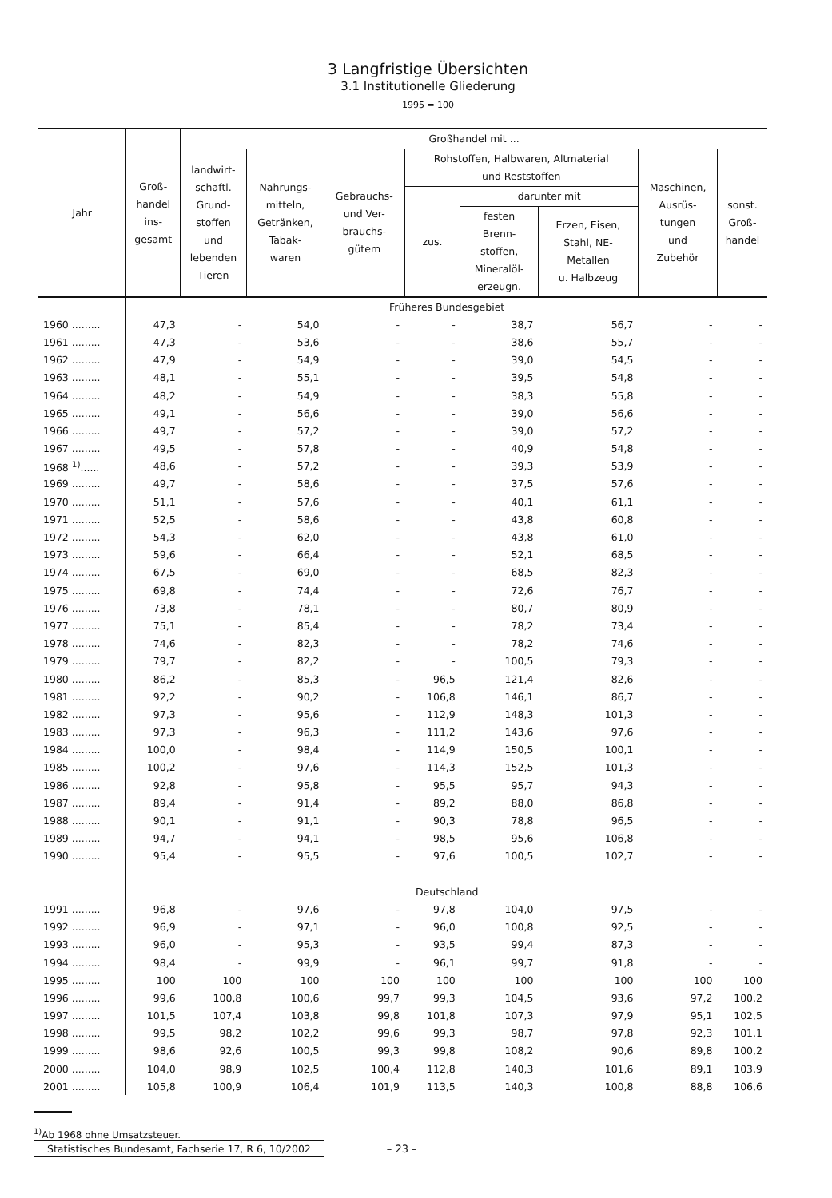3 Langfristige Übersichten
3.1 Institutionelle Gliederung
1995 = 100
| Jahr | Groß- handel ins- gesamt | Großhandel mit ... | | | | | | | |
| --- | --- | --- | --- | --- | --- | --- | --- | --- | --- |
| | | landwirt- schaftl. Grund- stoffen und lebenden Tieren | Nahrungs- mitteln, Getränken, Tabak- waren | Gebrauchs- und Ver- brauchs- gütem | Rohstoffen, Halbwaren, Altmaterial und Reststoffen | | | Maschinen, Ausrüs- tungen und Zubehör | sonst. Groß- handel |
| | | | | | zus. | darunter mit | | | |
| | | | | | | festen Brenn- stoffen, Mineralöl- erzeugn. | Erzen, Eisen, Stahl, NE- Metallen u. Halbzeug | | |
| | Früheres Bundesgebiet | | | | | | | | |
| 1960 ......... | 47,3 | - | 54,0 | - | - | 38,7 | 56,7 | - | - |
| 1961 ......... | 47,3 | - | 53,6 | - | - | 38,6 | 55,7 | - | - |
| 1962 ......... | 47,9 | - | 54,9 | - | - | 39,0 | 54,5 | - | - |
| 1963 ......... | 48,1 | - | 55,1 | - | - | 39,5 | 54,8 | - | - |
| 1964 ......... | 48,2 | - | 54,9 | - | - | 38,3 | 55,8 | - | - |
| 1965 ......... | 49,1 | - | 56,6 | - | - | 39,0 | 56,6 | - | - |
| 1966 ......... | 49,7 | - | 57,2 | - | - | 39,0 | 57,2 | - | - |
| 1967 ......... | 49,5 | - | 57,8 | - | - | 40,9 | 54,8 | - | - |
| 1968 <sup>1)</sup>...... | 48,6 | - | 57,2 | - | - | 39,3 | 53,9 | - | - |
| 1969 ......... | 49,7 | - | 58,6 | - | - | 37,5 | 57,6 | - | - |
| 1970 ......... | 51,1 | - | 57,6 | - | - | 40,1 | 61,1 | - | - |
| 1971 ......... | 52,5 | - | 58,6 | - | - | 43,8 | 60,8 | - | - |
| 1972 ......... | 54,3 | - | 62,0 | - | - | 43,8 | 61,0 | - | - |
| 1973 ......... | 59,6 | - | 66,4 | - | - | 52,1 | 68,5 | - | - |
| 1974 ......... | 67,5 | - | 69,0 | - | - | 68,5 | 82,3 | - | - |
| 1975 ......... | 69,8 | - | 74,4 | - | - | 72,6 | 76,7 | - | - |
| 1976 ......... | 73,8 | - | 78,1 | - | - | 80,7 | 80,9 | - | - |
| 1977 ......... | 75,1 | - | 85,4 | - | - | 78,2 | 73,4 | - | - |
| 1978 ......... | 74,6 | - | 82,3 | - | - | 78,2 | 74,6 | - | - |
| 1979 ......... | 79,7 | - | 82,2 | - | - | 100,5 | 79,3 | - | - |
| 1980 ......... | 86,2 | - | 85,3 | - | 96,5 | 121,4 | 82,6 | - | - |
| 1981 ......... | 92,2 | - | 90,2 | - | 106,8 | 146,1 | 86,7 | - | - |
| 1982 ......... | 97,3 | - | 95,6 | - | 112,9 | 148,3 | 101,3 | - | - |
| 1983 ......... | 97,3 | - | 96,3 | - | 111,2 | 143,6 | 97,6 | - | - |
| 1984 ......... | 100,0 | - | 98,4 | - | 114,9 | 150,5 | 100,1 | - | - |
| 1985 ......... | 100,2 | - | 97,6 | - | 114,3 | 152,5 | 101,3 | - | - |
| 1986 ......... | 92,8 | - | 95,8 | - | 95,5 | 95,7 | 94,3 | - | - |
| 1987 ......... | 89,4 | - | 91,4 | - | 89,2 | 88,0 | 86,8 | - | - |
| 1988 ......... | 90,1 | - | 91,1 | - | 90,3 | 78,8 | 96,5 | - | - |
| 1989 ......... | 94,7 | - | 94,1 | - | 98,5 | 95,6 | 106,8 | - | - |
| 1990 ......... | 95,4 | - | 95,5 | - | 97,6 | 100,5 | 102,7 | - | - |
| | Deutschland | | | | | | | | |
| 1991 ......... | 96,8 | - | 97,6 | - | 97,8 | 104,0 | 97,5 | - | - |
| 1992 ......... | 96,9 | - | 97,1 | - | 96,0 | 100,8 | 92,5 | - | - |
| 1993 ......... | 96,0 | - | 95,3 | - | 93,5 | 99,4 | 87,3 | - | - |
| 1994 ......... | 98,4 | - | 99,9 | - | 96,1 | 99,7 | 91,8 | - | - |
| 1995 ......... | 100 | 100 | 100 | 100 | 100 | 100 | 100 | 100 | 100 |
| 1996 ......... | 99,6 | 100,8 | 100,6 | 99,7 | 99,3 | 104,5 | 93,6 | 97,2 | 100,2 |
| 1997 ......... | 101,5 | 107,4 | 103,8 | 99,8 | 101,8 | 107,3 | 97,9 | 95,1 | 102,5 |
| 1998 ......... | 99,5 | 98,2 | 102,2 | 99,6 | 99,3 | 98,7 | 97,8 | 92,3 | 101,1 |
| 1999 ......... | 98,6 | 92,6 | 100,5 | 99,3 | 99,8 | 108,2 | 90,6 | 89,8 | 100,2 |
| 2000 ......... | 104,0 | 98,9 | 102,5 | 100,4 | 112,8 | 140,3 | 101,6 | 89,1 | 103,9 |
| 2001 ......... | 105,8 | 100,9 | 106,4 | 101,9 | 113,5 | 140,3 | 100,8 | 88,8 | 106,6 |
<sup>1)</sup> Ab 1968 ohne Umsatzsteuer.
Statistisches Bundesamt, Fachserie 17, R 6, 10/2002
– 23 –